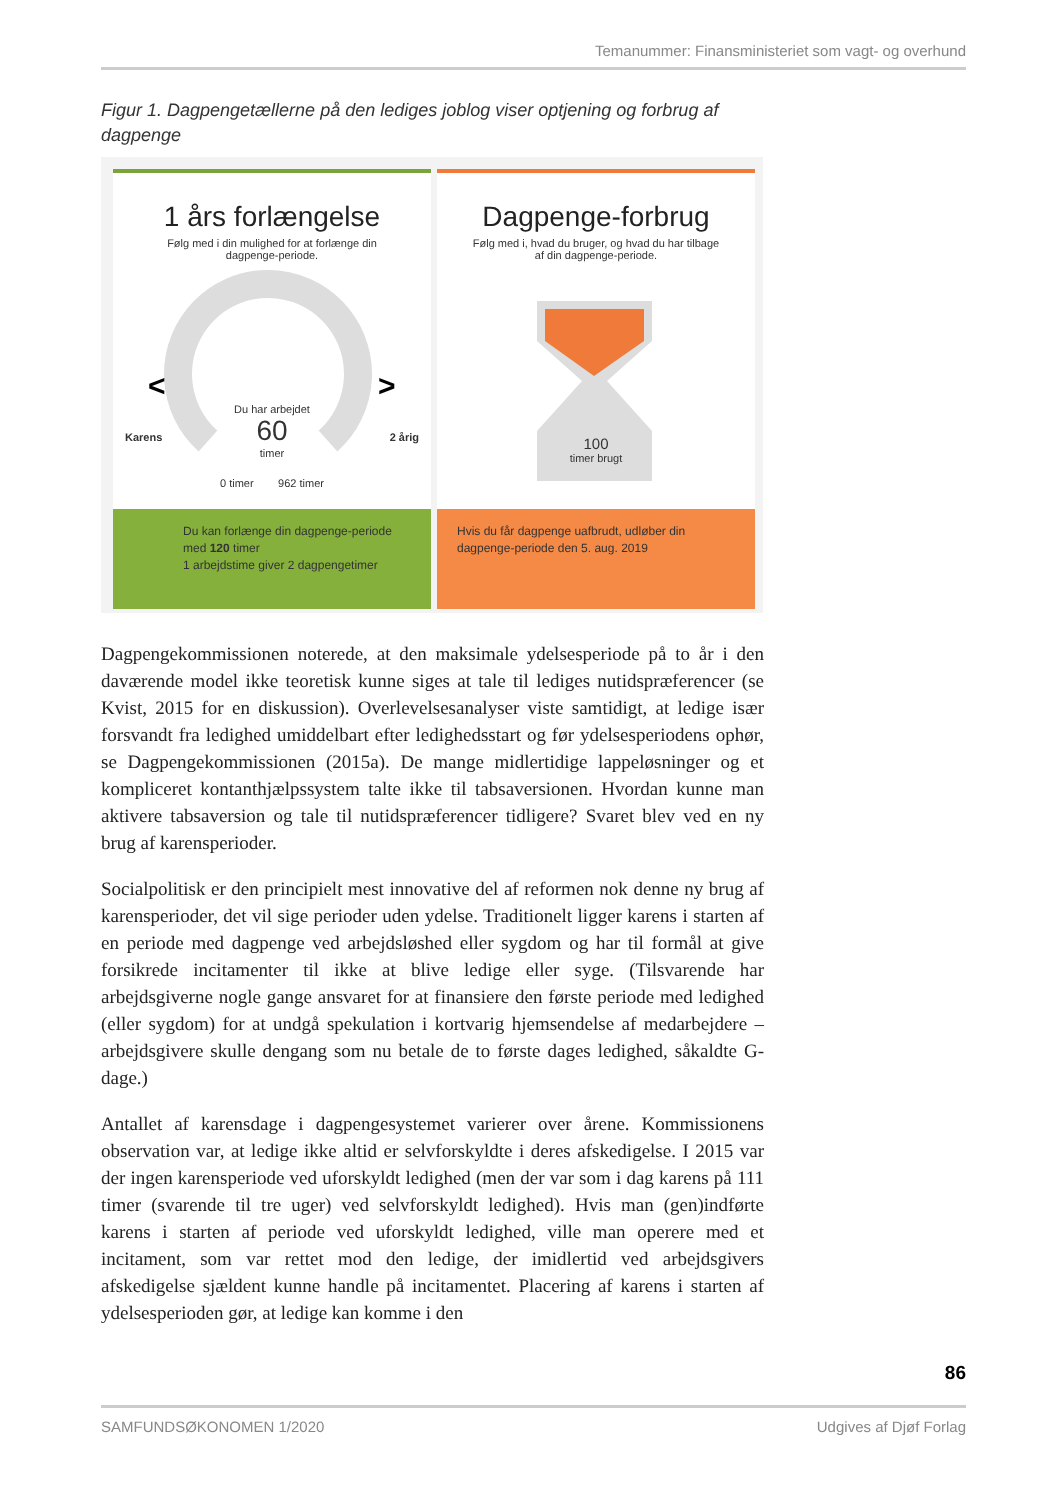Temanummer: Finansministeriet som vagt- og overhund
Figur 1. Dagpengetællerne på den lediges joblog viser optjening og forbrug af dagpenge
1 års forlængelse
Følg med i din mulighed for at forlænge din
dagpenge-periode.
<
>
Du har arbejdet
60
timer
Karens 2 årig
0 timer 962 timer
Du kan forlænge din dagpenge-periode med 120 timer
1 arbejdstime giver 2 dagpengetimer
Dagpenge-forbrug
Følg med i, hvad du bruger, og hvad du har tilbage
af din dagpenge-periode.
100
timer brugt
Hvis du får dagpenge uafbrudt, udløber din dagpenge-periode den 5. aug. 2019
Dagpengekommissionen noterede, at den maksimale ydelsesperiode på to år i den daværende model ikke teoretisk kunne siges at tale til lediges nutidspræferencer (se Kvist, 2015 for en diskussion). Overlevelsesanalyser viste samtidigt, at ledige især forsvandt fra ledighed umiddelbart efter ledighedsstart og før ydelsesperiodens ophør, se Dagpengekommissionen (2015a). De mange midlertidige lappeløsninger og et kompliceret kontanthjælpssystem talte ikke til tabsaversionen. Hvordan kunne man aktivere tabsaversion og tale til nutidspræferencer tidligere? Svaret blev ved en ny brug af karensperioder.
Socialpolitisk er den principielt mest innovative del af reformen nok denne ny brug af karensperioder, det vil sige perioder uden ydelse. Traditionelt ligger karens i starten af en periode med dagpenge ved arbejdsløshed eller sygdom og har til formål at give forsikrede incitamenter til ikke at blive ledige eller syge. (Tilsvarende har arbejdsgiverne nogle gange ansvaret for at finansiere den første periode med ledighed (eller sygdom) for at undgå spekulation i kortvarig hjemsendelse af medarbejdere – arbejdsgivere skulle dengang som nu betale de to første dages ledighed, såkaldte G-dage.)
Antallet af karensdage i dagpengesystemet varierer over årene. Kommissionens observation var, at ledige ikke altid er selvforskyldte i deres afskedigelse. I 2015 var der ingen karensperiode ved uforskyldt ledighed (men der var som i dag karens på 111 timer (svarende til tre uger) ved selvforskyldt ledighed). Hvis man (gen)indførte karens i starten af periode ved uforskyldt ledighed, ville man operere med et incitament, som var rettet mod den ledige, der imidlertid ved arbejdsgivers afskedigelse sjældent kunne handle på incitamentet. Placering af karens i starten af ydelsesperioden gør, at ledige kan komme i den
86
SAMFUNDSØKONOMEN 1/2020 Udgives af Djøf Forlag